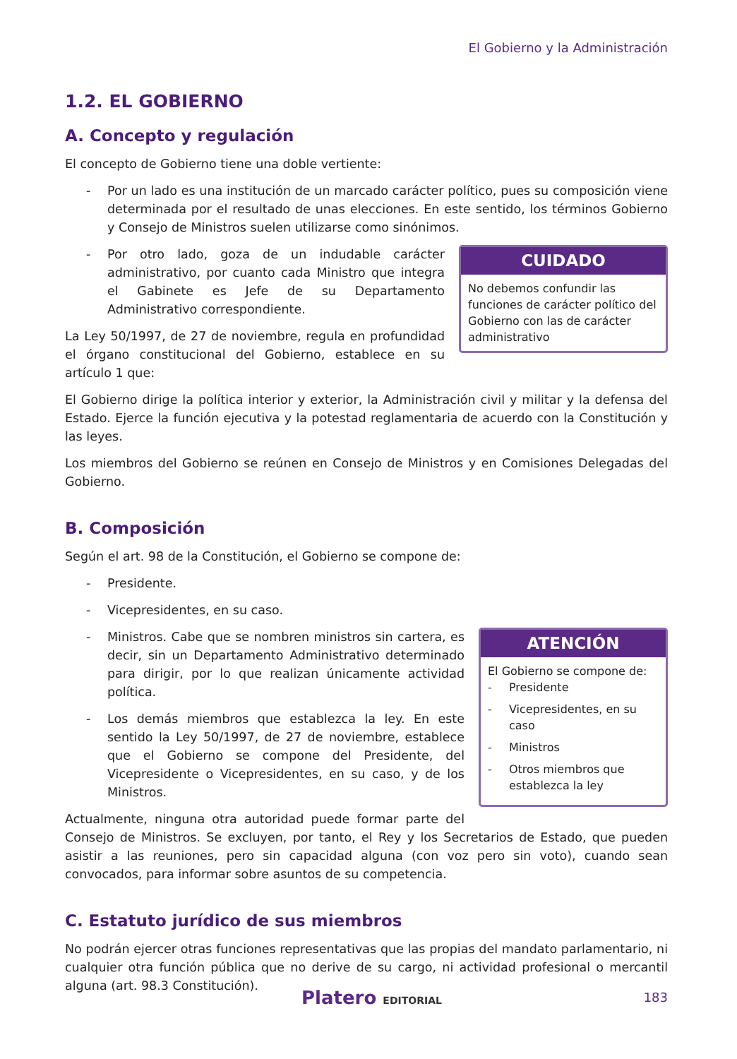El Gobierno y la Administración
1.2. EL GOBIERNO
A. Concepto y regulación
El concepto de Gobierno tiene una doble vertiente:
- Por un lado es una institución de un marcado carácter político, pues su composición viene determinada por el resultado de unas elecciones. En este sentido, los términos Gobierno y Consejo de Ministros suelen utilizarse como sinónimos.
CUIDADO
No debemos confundir las funciones de carácter político del Gobierno con las de carácter administrativo
- Por otro lado, goza de un indudable carácter administrativo, por cuanto cada Ministro que integra el Gabinete es Jefe de su Departamento Administrativo correspondiente.
La Ley 50/1997, de 27 de noviembre, regula en profundidad el órgano constitucional del Gobierno, establece en su artículo 1 que:
El Gobierno dirige la política interior y exterior, la Administración civil y militar y la defensa del Estado. Ejerce la función ejecutiva y la potestad reglamentaria de acuerdo con la Constitución y las leyes.
Los miembros del Gobierno se reúnen en Consejo de Ministros y en Comisiones Delegadas del Gobierno.
B. Composición
Según el art. 98 de la Constitución, el Gobierno se compone de:
- Presidente.
- Vicepresidentes, en su caso.
ATENCIÓN
El Gobierno se compone de:
- Presidente
- Vicepresidentes, en su caso
- Ministros
- Otros miembros que establezca la ley
- Ministros. Cabe que se nombren ministros sin cartera, es decir, sin un Departamento Administrativo determinado para dirigir, por lo que realizan únicamente actividad política.
- Los demás miembros que establezca la ley. En este sentido la Ley 50/1997, de 27 de noviembre, establece que el Gobierno se compone del Presidente, del Vicepresidente o Vicepresidentes, en su caso, y de los Ministros.
Actualmente, ninguna otra autoridad puede formar parte del Consejo de Ministros. Se excluyen, por tanto, el Rey y los Secretarios de Estado, que pueden asistir a las reuniones, pero sin capacidad alguna (con voz pero sin voto), cuando sean convocados, para informar sobre asuntos de su competencia.
C. Estatuto jurídico de sus miembros
No podrán ejercer otras funciones representativas que las propias del mandato parlamentario, ni cualquier otra función pública que no derive de su cargo, ni actividad profesional o mercantil alguna (art. 98.3 Constitución).
Platero EDITORIAL 183